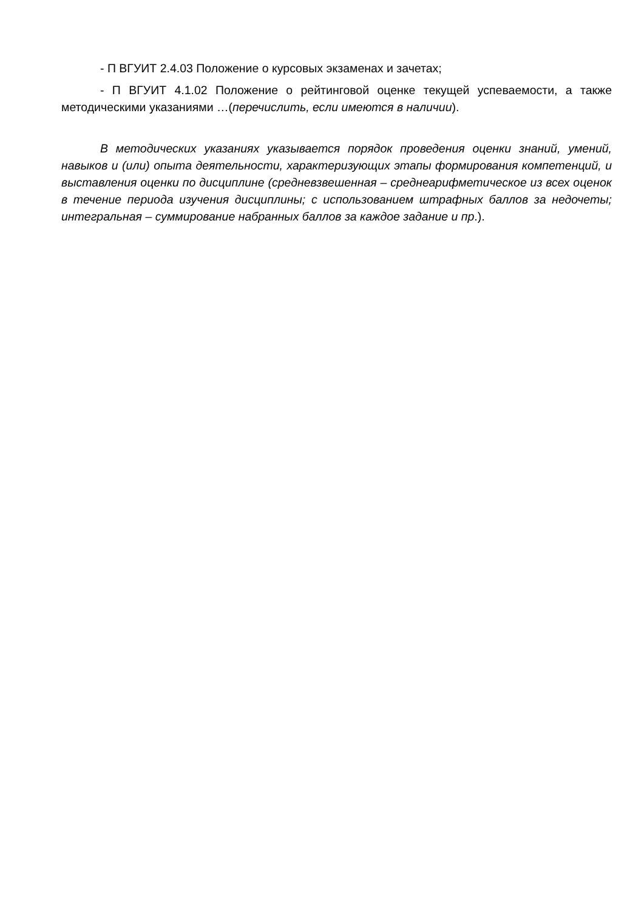- П ВГУИТ 2.4.03 Положение о курсовых экзаменах и зачетах;
- П ВГУИТ 4.1.02 Положение о рейтинговой оценке текущей успеваемости, а также методическими указаниями …(перечислить, если имеются в наличии).
В методических указаниях указывается порядок проведения оценки знаний, умений, навыков и (или) опыта деятельности, характеризующих этапы формирования компетенций, и выставления оценки по дисциплине (средневзвешенная – среднеарифметическое из всех оценок в течение периода изучения дисциплины; с использованием штрафных баллов за недочеты; интегральная – суммирование набранных баллов за каждое задание и пр.).